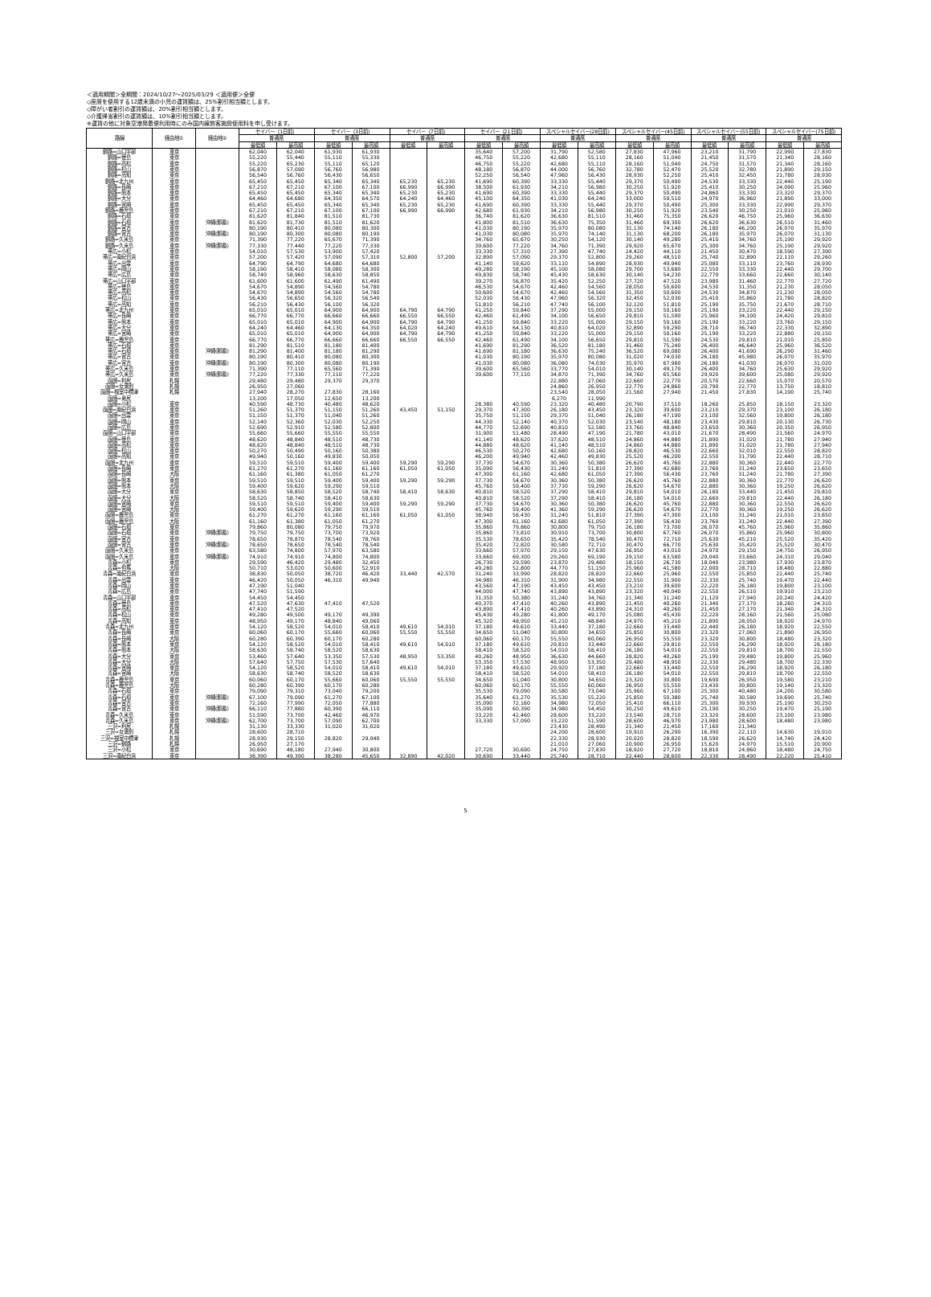＜適用期間＞全期間：2024/10/27～2025/03/29 ＜適用便＞全便
◇座席を使用する12歳未満の小児の運賃額は、25%割引相当額とします。
◇障がい者割引の運賃額は、20%割引相当額とします。
◇介護帰省割引の運賃額は、10%割引相当額とします。
※運賃の他に対象空港発着便利用時にのみ国内線旅客施設使用料を申し受けます。
| 路線 | 経由地① | 経由地② | セイバー（1日前） | | セイバー（3日前） | | セイバー（7日前） | | セイバー（21日前） | | スペシャルセイバー(28日前) | | スペシャルセイバー(45日前) | | スペシャルセイバー(55日前) | | スペシャルセイバー(75日前) | |
| --- | --- | --- | --- | --- | --- | --- | --- | --- | --- | --- | --- | --- | --- | --- | --- | --- | --- | --- |
| | | | 普通席 | | 普通席 | | 普通席 | | 普通席 | | 普通席 | | 普通席 | | 普通席 | | 普通席 | |
| | | | 最低額 | 最高額 | 最低額 | 最高額 | 最低額 | 最高額 | 最低額 | 最高額 | 最低額 | 最高額 | 最低額 | 最高額 | 最低額 | 最高額 | 最低額 | 最高額 |
| 釧路=山口宇部 | 東京 | | 62,040 | 62,040 | 61,930 | 61,930 | | | 35,640 | 57,200 | 31,790 | 52,580 | 27,830 | 47,960 | 23,210 | 31,790 | 22,990 | 27,830 |
| 釧路=徳島 | 東京 | | 55,220 | 55,440 | 55,110 | 55,330 | | | 46,750 | 55,220 | 42,680 | 55,110 | 28,160 | 51,040 | 21,450 | 31,570 | 21,340 | 28,160 |
| 釧路=高松 | 東京 | | 55,220 | 65,230 | 55,110 | 65,120 | | | 46,750 | 55,220 | 42,680 | 55,110 | 28,160 | 51,040 | 24,750 | 31,570 | 21,340 | 28,160 |
| 釧路=松山 | 東京 | | 56,870 | 57,090 | 56,760 | 56,980 | | | 48,180 | 56,870 | 44,000 | 56,760 | 32,780 | 52,470 | 25,520 | 32,780 | 21,890 | 29,150 |
| 釧路=高知 | 東京 | | 56,540 | 56,760 | 56,430 | 56,650 | | | 52,250 | 56,540 | 47,960 | 56,430 | 28,930 | 52,250 | 25,410 | 32,450 | 21,780 | 28,930 |
| 釧路=北九州 | 東京 | | 65,450 | 65,450 | 65,340 | 65,340 | 65,230 | 65,230 | 41,690 | 60,390 | 33,330 | 55,440 | 29,370 | 50,490 | 24,530 | 33,330 | 22,440 | 25,190 |
| 釧路=長崎 | 東京 | | 67,210 | 67,210 | 67,100 | 67,100 | 66,990 | 66,990 | 38,500 | 61,930 | 34,210 | 56,980 | 30,250 | 51,920 | 25,410 | 30,250 | 24,090 | 25,960 |
| 釧路=熊本 | 東京 | | 65,450 | 65,450 | 65,340 | 65,340 | 65,230 | 65,230 | 41,690 | 60,390 | 33,330 | 55,440 | 29,370 | 50,490 | 24,860 | 33,330 | 23,320 | 29,370 |
| 釧路=大分 | 東京 | | 64,460 | 64,680 | 64,350 | 64,570 | 64,240 | 64,460 | 45,100 | 64,350 | 41,030 | 64,240 | 33,000 | 59,510 | 24,970 | 36,960 | 21,890 | 33,000 |
| 釧路=宮崎 | 東京 | | 65,450 | 65,450 | 65,340 | 65,340 | 65,230 | 65,230 | 41,690 | 60,390 | 33,330 | 55,440 | 29,370 | 50,490 | 25,300 | 33,330 | 22,990 | 29,370 |
| 釧路=鹿児島 | 東京 | | 67,210 | 67,210 | 67,100 | 67,100 | 66,990 | 66,990 | 42,680 | 61,930 | 34,210 | 56,980 | 30,250 | 51,920 | 23,540 | 30,250 | 21,010 | 25,960 |
| 釧路=石垣 | 東京 | | 81,620 | 81,840 | 81,510 | 81,730 | | | 36,740 | 81,620 | 36,630 | 81,510 | 31,460 | 75,350 | 26,620 | 46,750 | 25,960 | 36,630 |
| 釧路=石垣 | 東京 | 沖縄(那覇) | 81,620 | 81,730 | 81,510 | 81,620 | | | 41,800 | 81,510 | 36,630 | 75,350 | 31,460 | 69,300 | 26,620 | 36,630 | 26,510 | 31,460 |
| 釧路=宮古 | 東京 | | 80,190 | 80,410 | 80,080 | 80,300 | | | 41,030 | 80,190 | 35,970 | 80,080 | 31,130 | 74,140 | 26,180 | 46,200 | 26,070 | 35,970 |
| 釧路=宮古 | 東京 | 沖縄(那覇) | 80,190 | 80,300 | 80,080 | 80,190 | | | 41,030 | 80,080 | 35,970 | 74,140 | 31,130 | 68,200 | 26,180 | 35,970 | 26,070 | 31,130 |
| 釧路=久米島 | 東京 | | 71,390 | 77,220 | 65,670 | 71,390 | | | 34,760 | 65,670 | 30,250 | 54,120 | 30,140 | 49,280 | 25,410 | 34,760 | 25,190 | 29,920 |
| 釧路=久米島 | 東京 | 沖縄(那覇) | 77,330 | 77,440 | 77,220 | 77,330 | | | 39,600 | 77,220 | 34,760 | 71,390 | 29,920 | 65,670 | 25,300 | 34,760 | 25,190 | 29,920 |
| 帯広=小松 | 東京 | | 54,010 | 57,530 | 53,900 | 57,420 | | | 33,330 | 57,310 | 27,390 | 47,740 | 24,420 | 44,110 | 21,450 | 30,470 | 18,590 | 27,390 |
| 帯広=南紀白浜 | 東京 | | 57,200 | 57,420 | 57,090 | 57,310 | 52,800 | 57,200 | 32,890 | 57,090 | 29,370 | 52,800 | 29,260 | 48,510 | 25,740 | 32,890 | 22,110 | 29,260 |
| 帯広=出雲 | 東京 | | 64,790 | 64,790 | 64,680 | 64,680 | | | 41,140 | 59,620 | 33,110 | 54,890 | 28,930 | 49,940 | 25,080 | 33,110 | 23,760 | 28,930 |
| 帯広=岡山 | 東京 | | 58,190 | 58,410 | 58,080 | 58,300 | | | 49,280 | 58,190 | 45,100 | 58,080 | 29,700 | 53,680 | 22,550 | 33,330 | 22,440 | 29,700 |
| 帯広=広島 | 東京 | | 58,740 | 58,960 | 58,630 | 58,850 | | | 49,830 | 58,740 | 45,430 | 58,630 | 30,140 | 54,230 | 22,770 | 33,660 | 22,660 | 30,140 |
| 帯広=山口宇部 | 東京 | | 61,600 | 61,600 | 61,490 | 61,490 | | | 39,270 | 56,870 | 35,420 | 52,250 | 27,720 | 47,520 | 23,980 | 31,460 | 22,770 | 27,720 |
| 帯広=徳島 | 東京 | | 54,670 | 54,890 | 54,560 | 54,780 | | | 46,530 | 54,670 | 42,460 | 54,560 | 28,050 | 50,600 | 24,530 | 31,350 | 21,230 | 28,050 |
| 帯広=高松 | 東京 | | 54,670 | 54,890 | 54,560 | 54,780 | | | 50,600 | 54,670 | 42,460 | 54,560 | 31,350 | 50,600 | 24,530 | 34,870 | 21,230 | 28,050 |
| 帯広=松山 | 東京 | | 56,430 | 56,650 | 56,320 | 56,540 | | | 52,030 | 56,430 | 47,960 | 56,320 | 32,450 | 52,030 | 25,410 | 35,860 | 21,780 | 28,820 |
| 帯広=高知 | 東京 | | 56,210 | 56,430 | 56,100 | 56,320 | | | 51,810 | 56,210 | 47,740 | 56,100 | 32,120 | 51,810 | 25,190 | 35,750 | 21,670 | 28,710 |
| 帯広=北九州 | 東京 | | 65,010 | 65,010 | 64,900 | 64,900 | 64,790 | 64,790 | 41,250 | 59,840 | 37,290 | 55,000 | 29,150 | 50,160 | 25,190 | 33,220 | 22,440 | 29,150 |
| 帯広=長崎 | 東京 | | 66,770 | 66,770 | 66,660 | 66,660 | 66,550 | 66,550 | 42,460 | 61,490 | 34,100 | 56,650 | 29,810 | 51,590 | 25,960 | 34,100 | 24,420 | 29,810 |
| 帯広=熊本 | 東京 | | 65,010 | 65,010 | 64,900 | 64,900 | 64,790 | 64,790 | 41,250 | 59,840 | 33,220 | 55,000 | 29,150 | 50,160 | 25,190 | 33,220 | 23,760 | 29,150 |
| 帯広=大分 | 東京 | | 64,240 | 64,460 | 64,130 | 64,350 | 64,020 | 64,240 | 49,610 | 64,130 | 40,810 | 64,020 | 32,890 | 59,290 | 28,710 | 36,740 | 22,330 | 32,890 |
| 帯広=宮崎 | 東京 | | 65,010 | 65,010 | 64,900 | 64,900 | 64,790 | 64,790 | 41,250 | 59,840 | 33,220 | 55,000 | 29,150 | 50,160 | 25,190 | 33,220 | 22,880 | 29,150 |
| 帯広=鹿児島 | 東京 | | 66,770 | 66,770 | 66,660 | 66,660 | 66,550 | 66,550 | 42,460 | 61,490 | 34,100 | 56,650 | 29,810 | 51,590 | 24,530 | 29,810 | 21,010 | 25,850 |
| 帯広=石垣 | 東京 | | 81,290 | 81,510 | 81,180 | 81,400 | | | 41,690 | 81,290 | 36,520 | 81,180 | 31,460 | 75,240 | 26,400 | 46,640 | 25,960 | 36,520 |
| 帯広=石垣 | 東京 | 沖縄(那覇) | 81,290 | 81,400 | 81,180 | 81,290 | | | 41,690 | 81,180 | 36,630 | 75,240 | 36,520 | 69,080 | 26,400 | 41,690 | 26,290 | 31,460 |
| 帯広=宮古 | 東京 | | 80,190 | 80,410 | 80,080 | 80,300 | | | 41,030 | 80,190 | 35,970 | 80,080 | 31,020 | 74,030 | 26,180 | 45,980 | 26,070 | 35,970 |
| 帯広=宮古 | 東京 | 沖縄(那覇) | 80,190 | 80,300 | 80,080 | 80,190 | | | 41,030 | 80,080 | 36,080 | 74,030 | 35,970 | 67,980 | 26,180 | 41,030 | 26,070 | 31,020 |
| 帯広=久米島 | 東京 | | 71,390 | 77,110 | 65,560 | 71,390 | | | 39,600 | 65,560 | 33,770 | 54,010 | 30,140 | 49,170 | 26,400 | 34,760 | 25,630 | 29,920 |
| 帯広=久米島 | 東京 | 沖縄(那覇) | 77,220 | 77,330 | 77,110 | 77,220 | | | 39,600 | 77,110 | 34,870 | 71,390 | 34,760 | 65,560 | 29,920 | 39,600 | 25,080 | 29,920 |
| 函館=利尻 | 札幌 | | 29,480 | 29,480 | 29,370 | 29,370 | | | | | 22,880 | 27,060 | 22,660 | 22,770 | 20,570 | 22,660 | 15,070 | 20,570 |
| 函館=女満別 | 札幌 | | 26,950 | 27,060 | | | | | | | 24,860 | 26,950 | 22,770 | 24,860 | 20,790 | 22,770 | 13,750 | 18,810 |
| 函館=根室中標津 | 札幌 | | 27,940 | 28,270 | 27,830 | 28,160 | | | | | 23,540 | 28,050 | 21,560 | 27,940 | 21,450 | 27,830 | 14,190 | 25,740 |
| 函館=奥尻 | | | 13,200 | 17,050 | 12,650 | 13,200 | | | | | 6,270 | 11,990 | | | | | | |
| 函館=小松 | 東京 | | 40,590 | 48,730 | 40,480 | 48,620 | | | 28,380 | 40,590 | 23,320 | 40,480 | 20,790 | 37,510 | 18,260 | 25,850 | 18,150 | 23,320 |
| 函館=南紀白浜 | 東京 | | 51,260 | 51,370 | 51,150 | 51,260 | 43,450 | 51,150 | 29,370 | 47,300 | 26,180 | 43,450 | 23,320 | 39,600 | 23,210 | 29,370 | 23,100 | 26,180 |
| 函館=出雲 | 東京 | | 51,150 | 51,370 | 51,040 | 51,260 | | | 35,750 | 51,150 | 29,370 | 51,040 | 26,180 | 47,190 | 23,100 | 32,560 | 19,800 | 26,180 |
| 函館=岡山 | 東京 | | 52,140 | 52,360 | 52,030 | 52,250 | | | 44,330 | 52,140 | 40,370 | 52,030 | 23,540 | 48,180 | 23,430 | 29,810 | 20,130 | 26,730 |
| 函館=広島 | 東京 | | 52,690 | 52,910 | 52,580 | 52,800 | | | 44,770 | 52,690 | 40,810 | 52,580 | 23,760 | 48,840 | 23,650 | 30,360 | 20,350 | 26,950 |
| 函館=山口宇部 | 東京 | | 55,660 | 55,660 | 55,550 | 55,550 | | | 31,900 | 51,480 | 28,490 | 47,190 | 21,780 | 43,010 | 21,670 | 28,490 | 21,560 | 24,970 |
| 函館=徳島 | 東京 | | 48,620 | 48,840 | 48,510 | 48,730 | | | 41,140 | 48,620 | 37,620 | 48,510 | 24,860 | 44,880 | 21,890 | 31,020 | 21,780 | 27,940 |
| 函館=高松 | 東京 | | 48,620 | 48,840 | 48,510 | 48,730 | | | 44,880 | 48,620 | 41,140 | 48,510 | 24,860 | 44,880 | 21,890 | 31,020 | 21,780 | 27,940 |
| 函館=松山 | 東京 | | 50,270 | 50,490 | 50,160 | 50,380 | | | 46,530 | 50,270 | 42,680 | 50,160 | 28,820 | 46,530 | 22,660 | 32,010 | 22,550 | 28,820 |
| 函館=高知 | 東京 | | 49,940 | 50,160 | 49,830 | 50,050 | | | 46,200 | 49,940 | 42,460 | 49,830 | 25,520 | 46,200 | 22,550 | 31,790 | 22,440 | 28,710 |
| 函館=北九州 | 東京 | | 59,510 | 59,510 | 59,400 | 59,400 | 59,290 | 59,290 | 37,730 | 54,670 | 30,360 | 50,380 | 26,620 | 45,760 | 22,880 | 30,360 | 22,440 | 22,770 |
| 函館=長崎 | 東京 | | 61,270 | 61,270 | 61,160 | 61,160 | 61,050 | 61,050 | 35,090 | 56,430 | 31,240 | 51,810 | 27,390 | 42,680 | 23,760 | 31,240 | 23,650 | 23,650 |
| 函館=長崎 | 大阪 | | 61,160 | 61,380 | 61,050 | 61,270 | | | 47,300 | 61,160 | 42,680 | 61,050 | 27,390 | 56,430 | 23,760 | 31,240 | 21,780 | 27,390 |
| 函館=熊本 | 東京 | | 59,510 | 59,510 | 59,400 | 59,400 | 59,290 | 59,290 | 37,730 | 54,670 | 30,360 | 50,380 | 26,620 | 45,760 | 22,880 | 30,360 | 22,770 | 26,620 |
| 函館=熊本 | 大阪 | | 59,400 | 59,620 | 59,290 | 59,510 | | | 45,760 | 59,400 | 37,730 | 59,290 | 26,620 | 54,670 | 22,880 | 30,360 | 19,250 | 26,620 |
| 函館=大分 | 東京 | | 58,630 | 58,850 | 58,520 | 58,740 | 58,410 | 58,630 | 40,810 | 58,520 | 37,290 | 58,410 | 29,810 | 54,010 | 26,180 | 33,440 | 21,450 | 29,810 |
| 函館=大分 | 大阪 | | 58,520 | 58,740 | 58,410 | 58,630 | | | 40,810 | 58,520 | 37,290 | 58,410 | 26,180 | 54,010 | 22,660 | 29,810 | 22,440 | 26,180 |
| 函館=宮崎 | 東京 | | 59,510 | 59,510 | 59,400 | 59,400 | 59,290 | 59,290 | 37,730 | 54,670 | 30,360 | 50,380 | 26,620 | 45,760 | 22,880 | 30,360 | 22,550 | 26,620 |
| 函館=宮崎 | 大阪 | | 59,400 | 59,620 | 59,290 | 59,510 | | | 45,760 | 59,400 | 41,360 | 59,290 | 26,620 | 54,670 | 22,770 | 30,360 | 19,250 | 26,620 |
| 函館=鹿児島 | 東京 | | 61,270 | 61,270 | 61,160 | 61,160 | 61,050 | 61,050 | 38,940 | 56,430 | 31,240 | 51,810 | 27,390 | 47,300 | 23,100 | 31,240 | 21,010 | 23,650 |
| 函館=鹿児島 | 大阪 | | 61,160 | 61,380 | 61,050 | 61,270 | | | 47,300 | 61,160 | 42,680 | 61,050 | 27,390 | 56,430 | 23,760 | 31,240 | 22,440 | 27,390 |
| 函館=石垣 | 東京 | | 79,860 | 80,080 | 79,750 | 79,970 | | | 35,860 | 79,860 | 30,800 | 79,750 | 26,180 | 73,700 | 26,070 | 45,760 | 25,960 | 35,860 |
| 函館=石垣 | 東京 | 沖縄(那覇) | 79,750 | 79,750 | 73,700 | 73,920 | | | 35,860 | 73,810 | 30,910 | 73,700 | 30,800 | 67,760 | 26,070 | 35,860 | 25,960 | 30,800 |
| 函館=宮古 | 東京 | | 78,650 | 78,870 | 78,540 | 78,760 | | | 35,530 | 78,650 | 35,420 | 78,540 | 30,470 | 72,710 | 25,630 | 45,210 | 25,520 | 35,420 |
| 函館=宮古 | 東京 | 沖縄(那覇) | 78,650 | 78,650 | 78,540 | 78,540 | | | 35,420 | 72,820 | 30,580 | 72,710 | 30,470 | 66,770 | 25,630 | 35,420 | 25,520 | 30,470 |
| 函館=久米島 | 東京 | | 63,580 | 74,800 | 57,970 | 63,580 | | | 33,660 | 57,970 | 29,150 | 47,630 | 26,950 | 43,010 | 24,970 | 29,150 | 24,750 | 26,950 |
| 函館=久米島 | 東京 | 沖縄(那覇) | 74,910 | 74,910 | 74,800 | 74,800 | | | 33,660 | 69,300 | 29,260 | 69,190 | 29,150 | 63,580 | 29,040 | 33,660 | 24,310 | 29,040 |
| 青森=小松 | 東京 | | 29,590 | 46,420 | 29,480 | 32,450 | | | 26,730 | 29,590 | 23,870 | 29,480 | 18,150 | 26,730 | 18,040 | 23,980 | 17,930 | 23,870 |
| 青森=但馬 | 大阪 | | 50,710 | 53,020 | 50,600 | 52,910 | | | 49,280 | 52,800 | 44,770 | 51,150 | 25,960 | 41,580 | 22,000 | 28,710 | 18,480 | 22,880 |
| 青森=南紀白浜 | 東京 | | 38,830 | 50,050 | 38,720 | 46,420 | 33,440 | 42,570 | 31,240 | 33,990 | 28,820 | 28,820 | 22,660 | 25,960 | 22,550 | 25,850 | 22,440 | 25,740 |
| 青森=出雲 | 東京 | | 46,420 | 50,050 | 46,310 | 49,940 | | | 34,980 | 46,310 | 31,900 | 34,980 | 22,550 | 31,900 | 22,330 | 25,740 | 19,470 | 22,440 |
| 青森=岡山 | 東京 | | 47,190 | 51,040 | | | | | 43,560 | 47,190 | 43,450 | 43,450 | 23,210 | 39,600 | 22,220 | 26,180 | 19,800 | 23,100 |
| 青森=広島 | 東京 | | 47,740 | 51,590 | | | | | 44,000 | 47,740 | 43,890 | 43,890 | 23,320 | 40,040 | 22,550 | 26,510 | 19,910 | 23,210 |
| 青森=山口宇部 | 東京 | | 54,450 | 54,450 | | | | | 31,350 | 50,380 | 31,240 | 34,760 | 21,340 | 31,240 | 21,120 | 27,940 | 20,240 | 24,420 |
| 青森=徳島 | 東京 | | 47,520 | 47,630 | 47,410 | 47,520 | | | 40,370 | 47,410 | 40,260 | 43,890 | 21,450 | 40,260 | 21,340 | 27,170 | 18,260 | 24,310 |
| 青森=高松 | 東京 | | 47,410 | 47,520 | | | | | 43,890 | 47,410 | 40,260 | 43,890 | 24,310 | 40,260 | 21,450 | 27,170 | 21,340 | 24,310 |
| 青森=松山 | 東京 | | 49,280 | 49,500 | 49,170 | 49,390 | | | 45,430 | 49,280 | 41,800 | 49,170 | 25,080 | 45,430 | 22,220 | 28,160 | 21,560 | 25,080 |
| 青森=高知 | 東京 | | 48,950 | 49,170 | 48,840 | 49,060 | | | 45,320 | 48,950 | 45,210 | 48,840 | 24,970 | 45,210 | 21,890 | 28,050 | 18,920 | 24,970 |
| 青森=北九州 | 東京 | | 54,120 | 58,520 | 54,010 | 58,410 | 49,610 | 54,010 | 37,180 | 49,610 | 33,440 | 37,180 | 22,660 | 33,440 | 22,440 | 26,180 | 18,920 | 22,550 |
| 青森=長崎 | 東京 | | 60,060 | 60,170 | 55,660 | 60,060 | 55,550 | 55,550 | 34,650 | 51,040 | 30,800 | 34,650 | 25,850 | 30,800 | 23,320 | 27,060 | 21,890 | 26,950 |
| 青森=長崎 | 大阪 | | 60,280 | 60,390 | 60,170 | 60,280 | | | 60,060 | 60,170 | 55,550 | 60,060 | 26,950 | 55,550 | 23,320 | 30,800 | 18,480 | 23,320 |
| 青森=熊本 | 東京 | | 54,120 | 58,520 | 54,010 | 58,410 | 49,610 | 54,010 | 37,180 | 49,610 | 29,810 | 33,440 | 22,660 | 29,810 | 22,550 | 26,290 | 18,920 | 26,180 |
| 青森=熊本 | 大阪 | | 58,630 | 58,740 | 58,520 | 58,630 | | | 58,410 | 58,520 | 54,010 | 58,410 | 26,180 | 54,010 | 22,550 | 29,810 | 18,700 | 22,550 |
| 青森=大分 | 東京 | | 53,460 | 57,640 | 53,350 | 57,530 | 48,950 | 53,350 | 40,260 | 48,950 | 36,630 | 44,660 | 28,820 | 40,260 | 25,190 | 29,480 | 19,800 | 25,960 |
| 青森=大分 | 大阪 | | 57,640 | 57,750 | 57,530 | 57,640 | | | 53,350 | 57,530 | 48,950 | 53,350 | 29,480 | 48,950 | 22,330 | 29,480 | 18,700 | 22,330 |
| 青森=宮崎 | 東京 | | 54,120 | 58,520 | 54,010 | 58,410 | 49,610 | 54,010 | 37,180 | 49,610 | 29,920 | 37,180 | 22,660 | 33,440 | 22,550 | 26,290 | 18,920 | 26,180 |
| 青森=宮崎 | 大阪 | | 58,630 | 58,740 | 58,520 | 58,630 | | | 58,410 | 58,520 | 54,010 | 58,410 | 26,180 | 54,010 | 22,550 | 29,810 | 18,700 | 22,550 |
| 青森=鹿児島 | 東京 | | 60,060 | 60,170 | 55,660 | 60,060 | 55,550 | 55,550 | 34,650 | 51,040 | 30,800 | 34,650 | 23,320 | 30,800 | 19,690 | 26,950 | 19,580 | 23,210 |
| 青森=鹿児島 | 大阪 | | 60,280 | 60,390 | 60,170 | 60,280 | | | 60,060 | 60,170 | 55,550 | 60,060 | 26,950 | 55,550 | 23,430 | 30,800 | 19,140 | 23,320 |
| 青森=石垣 | 東京 | | 79,090 | 79,310 | 73,040 | 79,200 | | | 35,530 | 79,090 | 30,580 | 73,040 | 25,960 | 67,100 | 25,300 | 40,480 | 24,200 | 30,580 |
| 青森=石垣 | 東京 | 沖縄(那覇) | 67,100 | 79,090 | 61,270 | 67,100 | | | 35,640 | 61,270 | 35,530 | 55,220 | 25,850 | 50,380 | 25,740 | 30,580 | 19,690 | 25,740 |
| 青森=宮古 | 東京 | | 72,160 | 77,990 | 72,050 | 77,880 | | | 35,090 | 72,160 | 34,980 | 72,050 | 25,410 | 66,110 | 25,300 | 39,930 | 25,190 | 30,250 |
| 青森=宮古 | 東京 | 沖縄(那覇) | 66,110 | 77,880 | 60,390 | 66,110 | | | 35,090 | 60,390 | 34,980 | 54,450 | 30,250 | 49,610 | 25,190 | 30,250 | 19,470 | 25,190 |
| 青森=久米島 | 東京 | | 51,590 | 73,700 | 42,460 | 46,970 | | | 33,220 | 42,460 | 28,600 | 33,220 | 23,540 | 28,710 | 23,320 | 28,600 | 23,100 | 23,980 |
| 青森=久米島 | 東京 | 沖縄(那覇) | 62,700 | 73,700 | 57,090 | 62,700 | | | 33,330 | 57,090 | 33,220 | 51,590 | 28,600 | 46,970 | 23,980 | 28,600 | 18,480 | 23,980 |
| 三沢=利尻 | 札幌 | | 31,130 | 33,330 | 31,020 | 31,020 | | | | | 23,430 | 28,490 | 21,340 | 21,450 | 17,160 | 21,340 | | |
| 三沢=女満別 | 札幌 | | 28,600 | 28,710 | | | | | | | 24,200 | 28,600 | 19,910 | 26,290 | 16,390 | 22,110 | 14,630 | 19,910 |
| 三沢=根室中標津 | 札幌 | | 28,930 | 29,150 | 28,820 | 29,040 | | | | | 22,330 | 28,930 | 20,020 | 28,820 | 18,590 | 26,620 | 14,740 | 24,420 |
| 三沢=釧路 | 札幌 | | 26,950 | 27,170 | | | | | | | 21,010 | 27,060 | 20,900 | 26,950 | 15,620 | 24,970 | 15,510 | 20,900 |
| 三沢=小松 | 東京 | | 30,690 | 48,180 | 27,940 | 30,800 | | | 27,720 | 30,690 | 24,750 | 27,830 | 18,920 | 27,720 | 18,810 | 24,860 | 18,480 | 24,750 |
| 三沢=南紀白浜 | 東京 | | 38,390 | 49,390 | 38,280 | 45,650 | 32,890 | 42,020 | 30,690 | 33,440 | 25,740 | 28,710 | 22,440 | 28,600 | 22,330 | 28,490 | 22,220 | 25,410 |
5